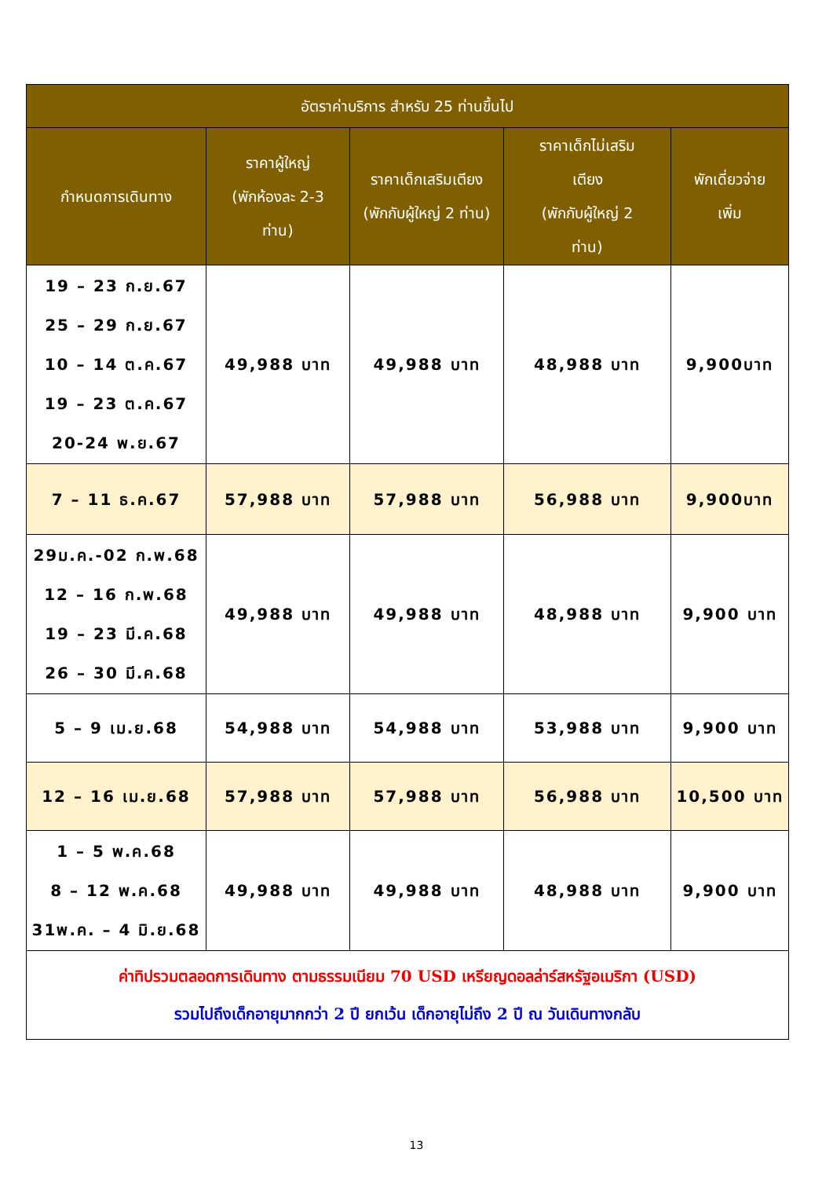| อัตราค่าบริการ สำหรับ 25 ท่านขึ้นไป | | | | |
| --- | --- | --- | --- | --- |
| กำหนดการเดินทาง | ราคาผู้ใหญ่ (พักห้องละ 2-3 ท่าน) | ราคาเด็กเสริมเตียง (พักกับผู้ใหญ่ 2 ท่าน) | ราคาเด็กไม่เสริม เตียง (พักกับผู้ใหญ่ 2 ท่าน) | พักเดี่ยวจ่าย เพิ่ม |
| 19 – 23 ก.ย.67 25 – 29 ก.ย.67 10 – 14 ต.ค.67 19 – 23 ต.ค.67 20-24 พ.ย.67 | 49,988 บาท | 49,988 บาท | 48,988 บาท | 9,900บาท |
| 7 – 11 ธ.ค.67 | 57,988 บาท | 57,988 บาท | 56,988 บาท | 9,900บาท |
| 29ม.ค.-02 ก.พ.68 12 – 16 ก.พ.68 19 – 23 มี.ค.68 26 – 30 มี.ค.68 | 49,988 บาท | 49,988 บาท | 48,988 บาท | 9,900 บาท |
| 5 – 9 เม.ย.68 | 54,988 บาท | 54,988 บาท | 53,988 บาท | 9,900 บาท |
| 12 – 16 เม.ย.68 | 57,988 บาท | 57,988 บาท | 56,988 บาท | 10,500 บาท |
| 1 – 5 พ.ค.68 8 – 12 พ.ค.68 31พ.ค. – 4 มิ.ย.68 | 49,988 บาท | 49,988 บาท | 48,988 บาท | 9,900 บาท |
| ค่าทิปรวมตลอดการเดินทาง ตามธรรมเนียม 70 USD เหรียญดอลล่าร์สหรัฐอเมริกา (USD) รวมไปถึงเด็กอายุมากกว่า 2 ปี ยกเว้น เด็กอายุไม่ถึง 2 ปี ณ วันเดินทางกลับ | | | | |
13